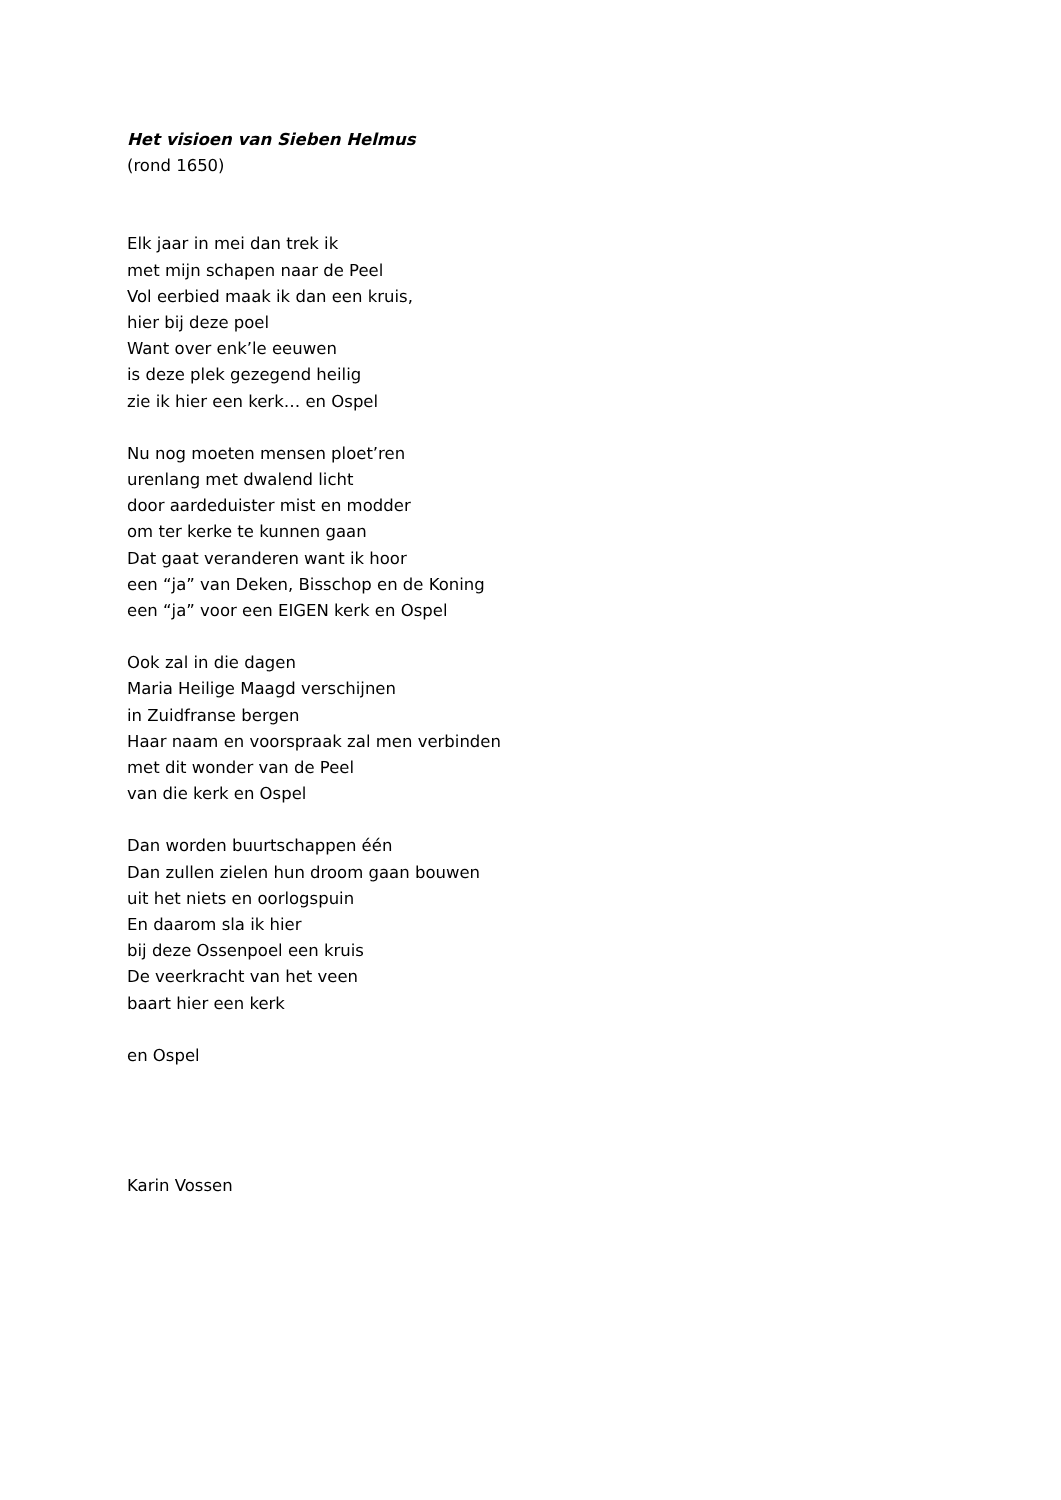Het visioen van Sieben Helmus
(rond 1650)
Elk jaar in mei dan trek ik
met mijn schapen naar de Peel
Vol eerbied maak ik dan een kruis,
hier bij deze poel
Want over enk’le eeuwen
is deze plek gezegend heilig
zie ik hier een kerk… en Ospel
Nu nog moeten mensen ploet’ren
urenlang met dwalend licht
door aardeduister mist en modder
om ter kerke te kunnen gaan
Dat gaat veranderen want ik hoor
een “ja” van Deken, Bisschop en de Koning
een “ja” voor een EIGEN kerk en Ospel
Ook zal in die dagen
Maria Heilige Maagd verschijnen
in Zuidfranse bergen
Haar naam en voorspraak zal men verbinden
met dit wonder van de Peel
van die kerk en Ospel
Dan worden buurtschappen één
Dan zullen zielen hun droom gaan bouwen
uit het niets en oorlogspuin
En daarom sla ik hier
bij deze Ossenpoel een kruis
De veerkracht van het veen
baart hier een kerk
en Ospel
Karin Vossen